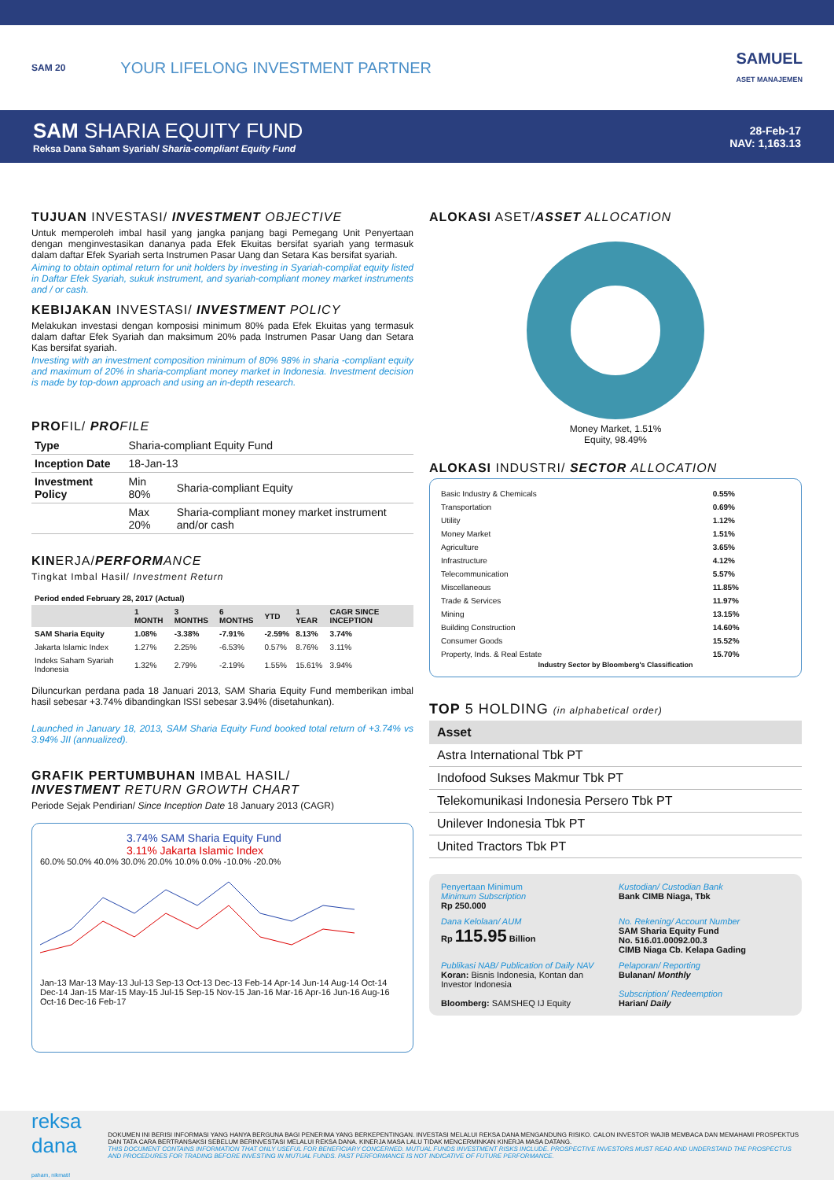SAM 20
YOUR LIFELONG INVESTMENT PARTNER
SAMUEL
ASET MANAJEMEN
SAM SHARIA EQUITY FUND
Reksa Dana Saham Syariah/ Sharia-compliant Equity Fund
28-Feb-17
NAV: 1,163.13
TUJUAN INVESTASI/ INVESTMENT OBJECTIVE
Untuk memperoleh imbal hasil yang jangka panjang bagi Pemegang Unit Penyertaan dengan menginvestasikan dananya pada Efek Ekuitas bersifat syariah yang termasuk dalam daftar Efek Syariah serta Instrumen Pasar Uang dan Setara Kas bersifat syariah.
Aiming to obtain optimal return for unit holders by investing in Syariah-compliat equity listed in Daftar Efek Syariah, sukuk instrument, and syariah-compliant money market instruments and / or cash.
KEBIJAKAN INVESTASI/ INVESTMENT POLICY
Melakukan investasi dengan komposisi minimum 80% pada Efek Ekuitas yang termasuk dalam daftar Efek Syariah dan maksimum 20% pada Instrumen Pasar Uang dan Setara Kas bersifat syariah.
Investing with an investment composition minimum of 80% 98% in sharia -compliant equity and maximum of 20% in sharia-compliant money market in Indonesia. Investment decision is made by top-down approach and using an in-depth research.
PROFIL/ PROFILE
| Type | Sharia-compliant Equity Fund | |
| Inception Date | 18-Jan-13 | |
| Investment Policy | Min 80% | Sharia-compliant Equity |
| | Max 20% | Sharia-compliant money market instrument and/or cash |
KINERJA/PERFORMANCE
Tingkat Imbal Hasil/ Investment Return
| Period ended February 28, 2017 (Actual) | | | | | | |
| | 1 MONTH | 3 MONTHS | 6 MONTHS | YTD | 1 YEAR | CAGR SINCE INCEPTION |
| SAM Sharia Equity | 1.08% | -3.38% | -7.91% | -2.59% | 8.13% | 3.74% |
| Jakarta Islamic Index | 1.27% | 2.25% | -6.53% | 0.57% | 8.76% | 3.11% |
| Indeks Saham Syariah Indonesia | 1.32% | 2.79% | -2.19% | 1.55% | 15.61% | 3.94% |
Diluncurkan perdana pada 18 Januari 2013, SAM Sharia Equity Fund memberikan imbal hasil sebesar +3.74% dibandingkan ISSI sebesar 3.94% (disetahunkan).
Launched in January 18, 2013, SAM Sharia Equity Fund booked total return of +3.74% vs 3.94% JII (annualized).
GRAFIK PERTUMBUHAN IMBAL HASIL/
INVESTMENT RETURN GROWTH CHART
Periode Sejak Pendirian/ Since Inception Date 18 January 2013 (CAGR)
3.74% SAM Sharia Equity Fund
3.11% Jakarta Islamic Index
60.0% 50.0% 40.0% 30.0% 20.0% 10.0% 0.0% -10.0% -20.0%
Jan-13 Mar-13 May-13 Jul-13 Sep-13 Oct-13 Dec-13 Feb-14 Apr-14 Jun-14 Aug-14 Oct-14 Dec-14 Jan-15 Mar-15 May-15 Jul-15 Sep-15 Nov-15 Jan-16 Mar-16 Apr-16 Jun-16 Aug-16 Oct-16 Dec-16 Feb-17
ALOKASI ASET/ASSET ALLOCATION
Money Market, 1.51%
Equity, 98.49%
ALOKASI INDUSTRI/ SECTOR ALLOCATION
| Basic Industry & Chemicals | 0.55% |
| Transportation | 0.69% |
| Utility | 1.12% |
| Money Market | 1.51% |
| Agriculture | 3.65% |
| Infrastructure | 4.12% |
| Telecommunication | 5.57% |
| Miscellaneous | 11.85% |
| Trade & Services | 11.97% |
| Mining | 13.15% |
| Building Construction | 14.60% |
| Consumer Goods | 15.52% |
| Property, Inds. & Real Estate | 15.70% |
Industry Sector by Bloomberg's Classification
TOP 5 HOLDING (in alphabetical order)
| Asset |
| --- |
| Astra International Tbk PT |
| Indofood Sukses Makmur Tbk PT |
| Telekomunikasi Indonesia Persero Tbk PT |
| Unilever Indonesia Tbk PT |
| United Tractors Tbk PT |
Penyertaan Minimum
Minimum Subscription
Rp 250.000
Kustodian/ Custodian Bank
Bank CIMB Niaga, Tbk
Dana Kelolaan/ AUM
Rp 115.95 Billion
No. Rekening/ Account Number
SAM Sharia Equity Fund
No. 516.01.00092.00.3
CIMB Niaga Cb. Kelapa Gading
Publikasi NAB/ Publication of Daily NAV
Koran: Bisnis Indonesia, Kontan dan Investor Indonesia
Bloomberg: SAMSHEQ IJ Equity
Pelaporan/ Reporting
Bulanan/ Monthly
Subscription/ Redeemption
Harian/ Daily
reksa dana
paham, nikmati!
DOKUMEN INI BERISI INFORMASI YANG HANYA BERGUNA BAGI PENERIMA YANG BERKEPENTINGAN. INVESTASI MELALUI REKSA DANA MENGANDUNG RISIKO. CALON INVESTOR WAJIB MEMBACA DAN MEMAHAMI PROSPEKTUS DAN TATA CARA BERTRANSAKSI SEBELUM BERINVESTASI MELALUI REKSA DANA. KINERJA MASA LALU TIDAK MENCERMINKAN KINERJA MASA DATANG.
THIS DOCUMENT CONTAINS INFORMATION THAT ONLY USEFUL FOR BENEFICIARY CONCERNED. MUTUAL FUNDS INVESTMENT RISKS INCLUDE. PROSPECTIVE INVESTORS MUST READ AND UNDERSTAND THE PROSPECTUS AND PROCEDURES FOR TRADING BEFORE INVESTING IN MUTUAL FUNDS. PAST PERFORMANCE IS NOT INDICATIVE OF FUTURE PERFORMANCE.